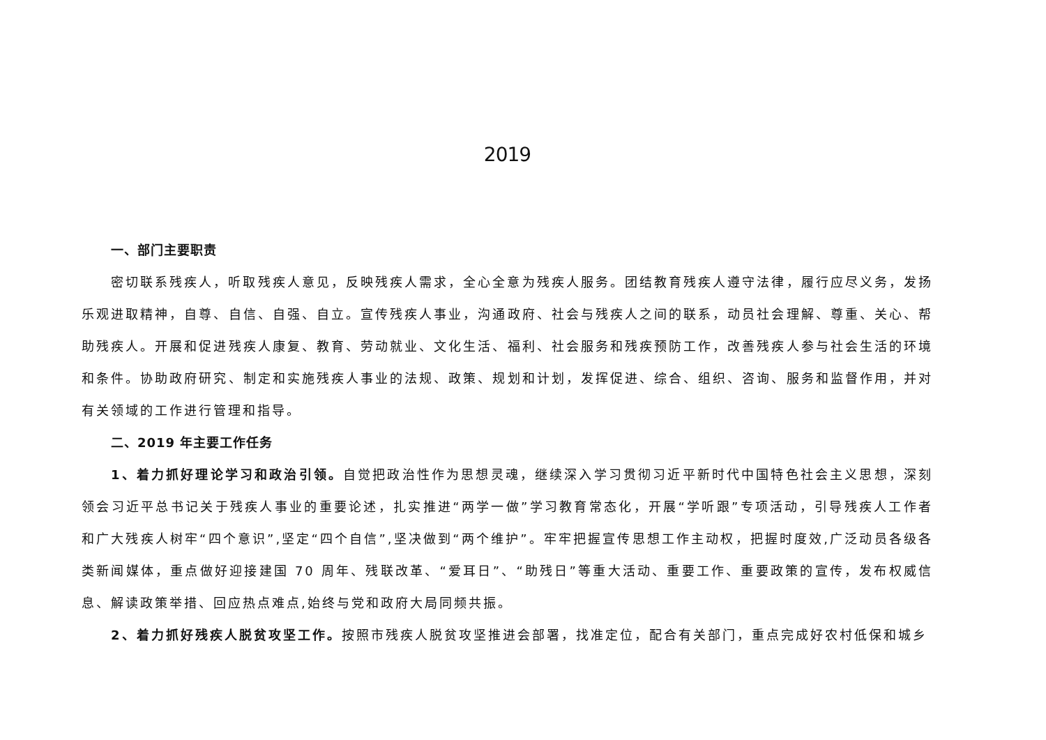2019
一、部门主要职责
密切联系残疾人，听取残疾人意见，反映残疾人需求，全心全意为残疾人服务。团结教育残疾人遵守法律，履行应尽义务，发扬乐观进取精神，自尊、自信、自强、自立。宣传残疾人事业，沟通政府、社会与残疾人之间的联系，动员社会理解、尊重、关心、帮助残疾人。开展和促进残疾人康复、教育、劳动就业、文化生活、福利、社会服务和残疾预防工作，改善残疾人参与社会生活的环境和条件。协助政府研究、制定和实施残疾人事业的法规、政策、规划和计划，发挥促进、综合、组织、咨询、服务和监督作用，并对有关领域的工作进行管理和指导。
二、2019 年主要工作任务
1、着力抓好理论学习和政治引领。自觉把政治性作为思想灵魂，继续深入学习贯彻习近平新时代中国特色社会主义思想，深刻领会习近平总书记关于残疾人事业的重要论述，扎实推进“两学一做”学习教育常态化，开展“学听跟”专项活动，引导残疾人工作者和广大残疾人树牢“四个意识”,坚定“四个自信”,坚决做到“两个维护”。牢牢把握宣传思想工作主动权，把握时度效,广泛动员各级各类新闻媒体，重点做好迎接建国 70 周年、残联改革、“爱耳日”、“助残日”等重大活动、重要工作、重要政策的宣传，发布权威信息、解读政策举措、回应热点难点,始终与党和政府大局同频共振。
2、着力抓好残疾人脱贫攻坚工作。按照市残疾人脱贫攻坚推进会部署，找准定位，配合有关部门，重点完成好农村低保和城乡